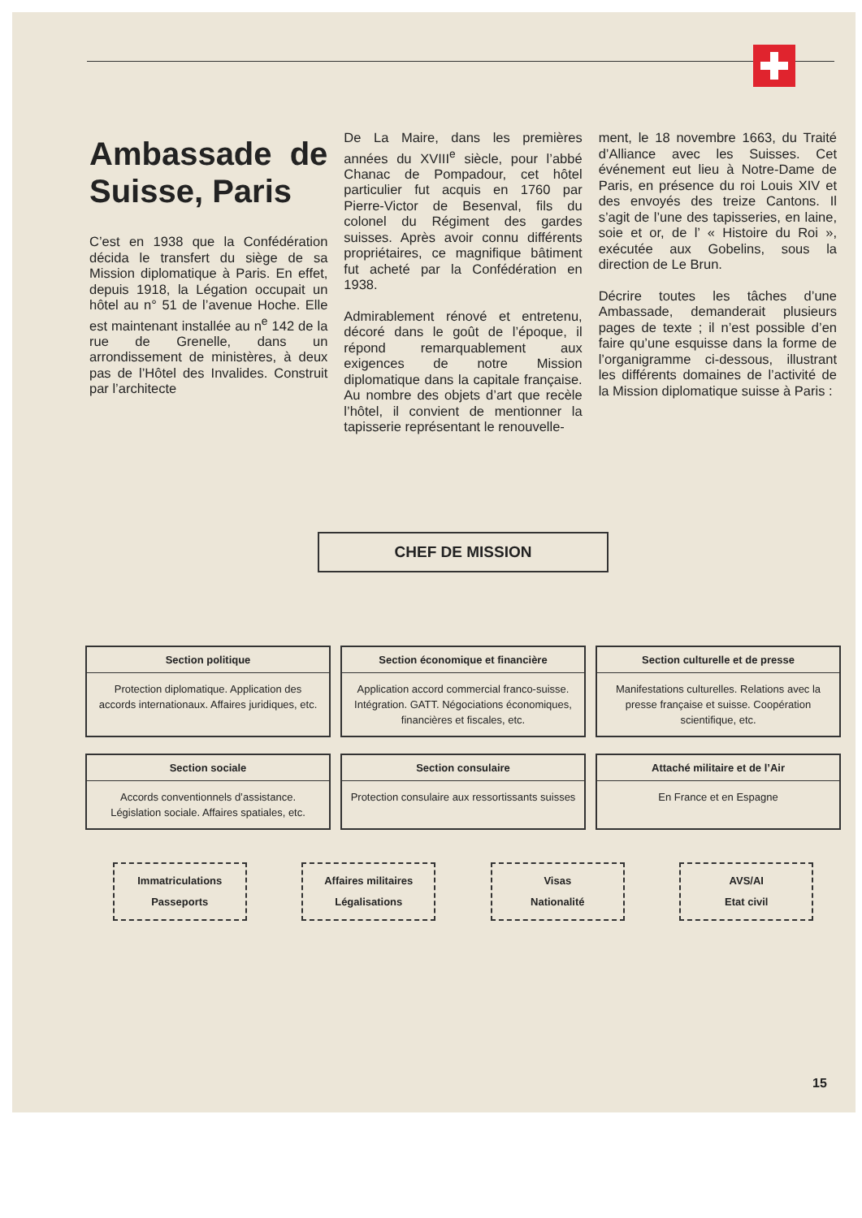Ambassade de Suisse, Paris
C’est en 1938 que la Confédération décida le transfert du siège de sa Mission diplomatique à Paris. En effet, depuis 1918, la Légation occupait un hôtel au n° 51 de l’avenue Hoche. Elle est maintenant installée au n<sup>e</sup> 142 de la rue de Grenelle, dans un arrondissement de ministères, à deux pas de l’Hôtel des Invalides. Construit par l’architecte
De La Maire, dans les premières années du XVIII<sup>e</sup> siècle, pour l’abbé Chanac de Pompadour, cet hôtel particulier fut acquis en 1760 par Pierre-Victor de Besenval, fils du colonel du Régiment des gardes suisses. Après avoir connu différents propriétaires, ce magnifique bâtiment fut acheté par la Confédération en 1938.
Admirablement rénové et entretenu, décoré dans le goût de l’époque, il répond remarquablement aux exigences de notre Mission diplomatique dans la capitale française. Au nombre des objets d’art que recèle l’hôtel, il convient de mentionner la tapisserie représentant le renouvelle-
ment, le 18 novembre 1663, du Traité d’Alliance avec les Suisses. Cet événement eut lieu à Notre-Dame de Paris, en présence du roi Louis XIV et des envoyés des treize Cantons. Il s’agit de l’une des tapisseries, en laine, soie et or, de l’ « Histoire du Roi », exécutée aux Gobelins, sous la direction de Le Brun.
Décrire toutes les tâches d’une Ambassade, demanderait plusieurs pages de texte ; il n’est possible d’en faire qu’une esquisse dans la forme de l’organigramme ci-dessous, illustrant les différents domaines de l’activité de la Mission diplomatique suisse à Paris :
CHEF DE MISSION
Section politique
Protection diplomatique. Application des accords internationaux. Affaires juridiques, etc.
Section économique et financière
Application accord commercial franco-suisse. Intégration. GATT. Négociations économiques, financières et fiscales, etc.
Section culturelle et de presse
Manifestations culturelles. Relations avec la presse française et suisse. Coopération scientifique, etc.
Section sociale
Accords conventionnels d’assistance. Législation sociale. Affaires spatiales, etc.
Section consulaire
Protection consulaire aux ressortissants suisses
Attaché militaire et de l’Air
En France et en Espagne
Immatriculations
Passeports
Affaires militaires
Légalisations
Visas
Nationalité
AVS/AI
Etat civil
15